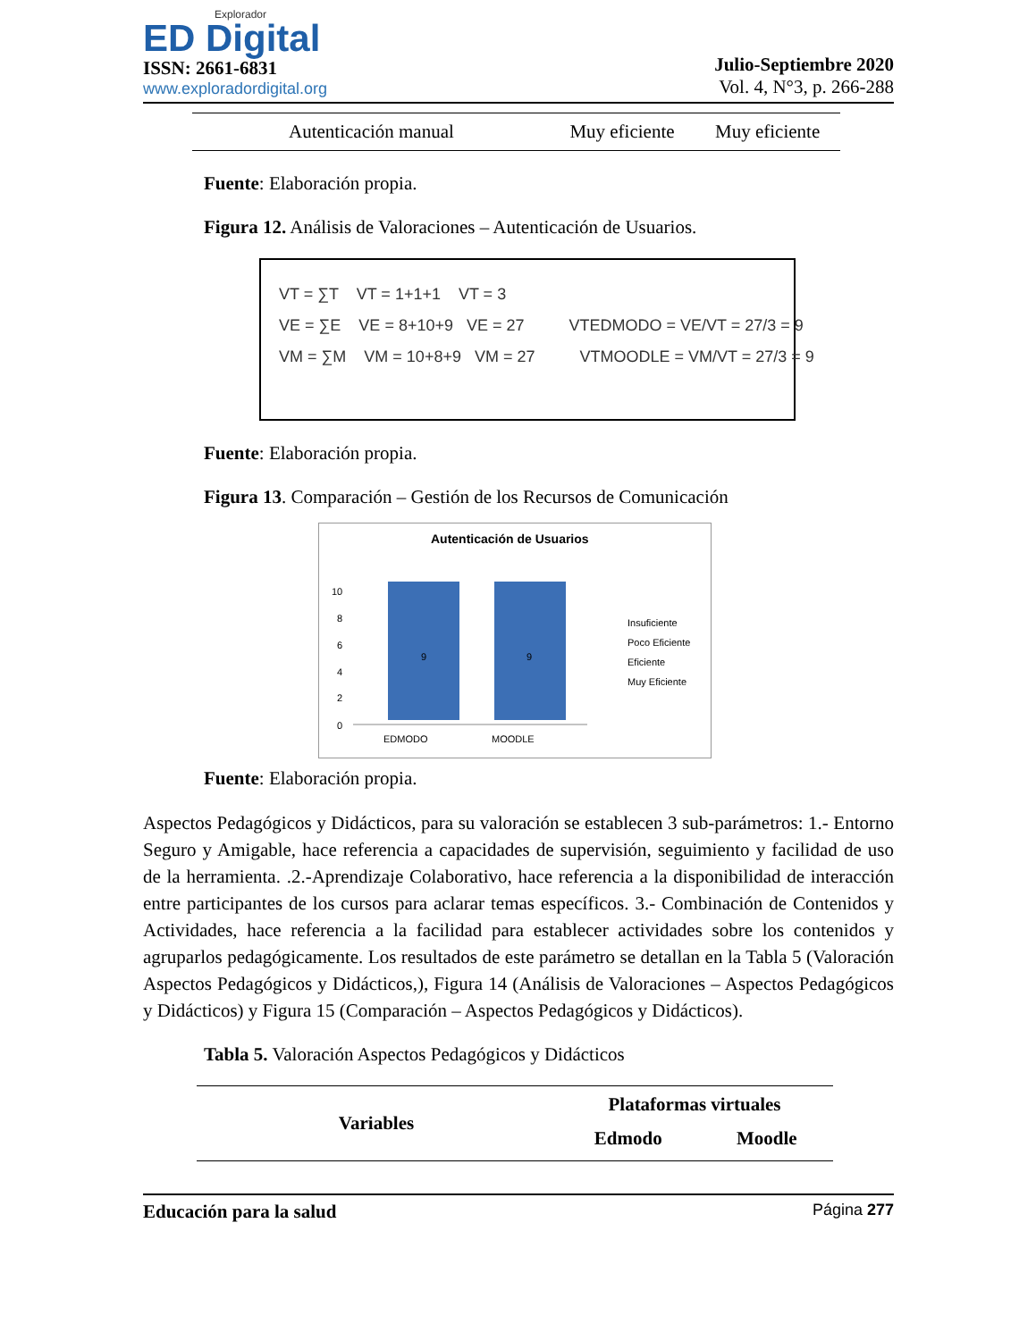Explorador
ED Digital
ISSN: 2661-6831
www.exploradordigital.org
Julio-Septiembre 2020
Vol. 4, N°3, p. 266-288
| Autenticación manual | Muy eficiente | Muy eficiente |
Fuente: Elaboración propia.
Figura 12. Análisis de Valoraciones – Autenticación de Usuarios.
VT = ∑T VT = 1+1+1 VT = 3
VE = ∑E VE = 8+10+9 VE = 27 VTEDMODO = VE/VT = 27/3 = 9
VM = ∑M VM = 10+8+9 VM = 27 VTMOODLE = VM/VT = 27/3 = 9
Fuente: Elaboración propia.
Figura 13. Comparación – Gestión de los Recursos de Comunicación
Autenticación de Usuarios
10
8
6
4
2
0
9
9
EDMODO
MOODLE
Insuficiente
Poco Eficiente
Eficiente
Muy Eficiente
Fuente: Elaboración propia.
Aspectos Pedagógicos y Didácticos, para su valoración se establecen 3 sub-parámetros: 1.- Entorno Seguro y Amigable, hace referencia a capacidades de supervisión, seguimiento y facilidad de uso de la herramienta. .2.-Aprendizaje Colaborativo, hace referencia a la disponibilidad de interacción entre participantes de los cursos para aclarar temas específicos. 3.- Combinación de Contenidos y Actividades, hace referencia a la facilidad para establecer actividades sobre los contenidos y agruparlos pedagógicamente. Los resultados de este parámetro se detallan en la Tabla 5 (Valoración Aspectos Pedagógicos y Didácticos,), Figura 14 (Análisis de Valoraciones – Aspectos Pedagógicos y Didácticos) y Figura 15 (Comparación – Aspectos Pedagógicos y Didácticos).
Tabla 5. Valoración Aspectos Pedagógicos y Didácticos
| Variables | Plataformas virtuales | |
| --- | --- | --- |
| | Edmodo | Moodle |
Educación para la salud Página 277